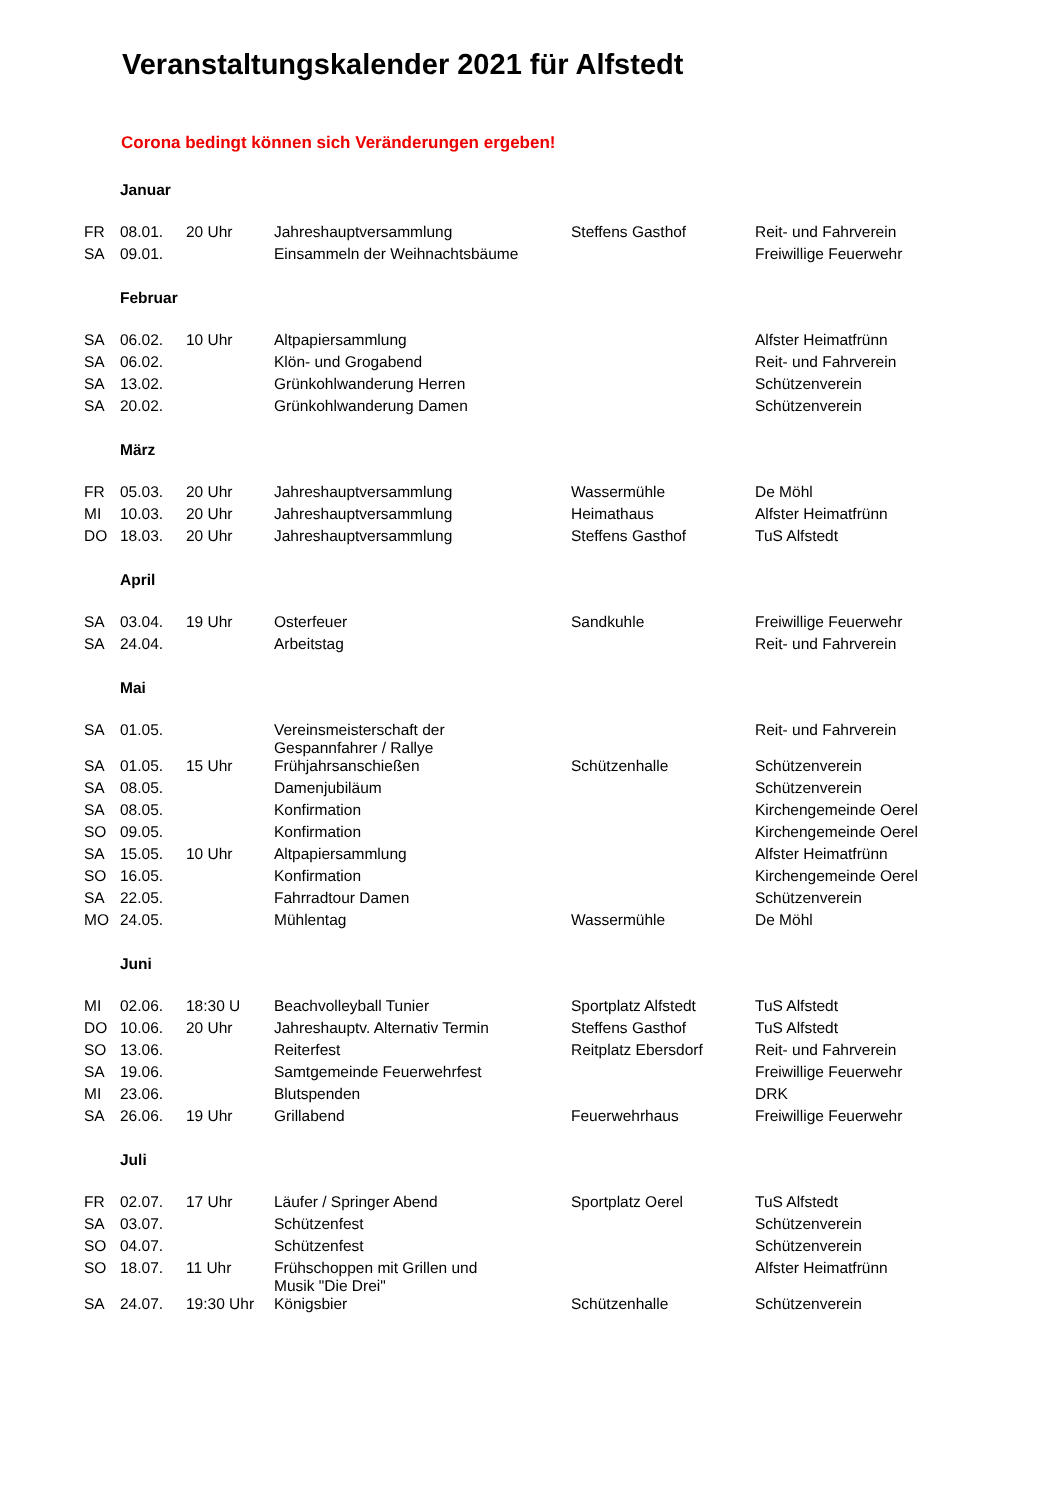Veranstaltungskalender 2021 für Alfstedt
Corona bedingt können sich Veränderungen ergeben!
| | Januar | | | | |
| FR | 08.01. | 20 Uhr | Jahreshauptversammlung | Steffens Gasthof | Reit- und Fahrverein |
| SA | 09.01. | | Einsammeln der Weihnachtsbäume | | Freiwillige Feuerwehr |
| | Februar | | | | |
| SA | 06.02. | 10 Uhr | Altpapiersammlung | | Alfster Heimatfrünn |
| SA | 06.02. | | Klön- und Grogabend | | Reit- und Fahrverein |
| SA | 13.02. | | Grünkohlwanderung Herren | | Schützenverein |
| SA | 20.02. | | Grünkohlwanderung Damen | | Schützenverein |
| | März | | | | |
| FR | 05.03. | 20 Uhr | Jahreshauptversammlung | Wassermühle | De Möhl |
| MI | 10.03. | 20 Uhr | Jahreshauptversammlung | Heimathaus | Alfster Heimatfrünn |
| DO | 18.03. | 20 Uhr | Jahreshauptversammlung | Steffens Gasthof | TuS Alfstedt |
| | April | | | | |
| SA | 03.04. | 19 Uhr | Osterfeuer | Sandkuhle | Freiwillige Feuerwehr |
| SA | 24.04. | | Arbeitstag | | Reit- und Fahrverein |
| | Mai | | | | |
| SA | 01.05. | | Vereinsmeisterschaft der Gespannfahrer / Rallye | | Reit- und Fahrverein |
| SA | 01.05. | 15 Uhr | Frühjahrsanschießen | Schützenhalle | Schützenverein |
| SA | 08.05. | | Damenjubiläum | | Schützenverein |
| SA | 08.05. | | Konfirmation | | Kirchengemeinde Oerel |
| SO | 09.05. | | Konfirmation | | Kirchengemeinde Oerel |
| SA | 15.05. | 10 Uhr | Altpapiersammlung | | Alfster Heimatfrünn |
| SO | 16.05. | | Konfirmation | | Kirchengemeinde Oerel |
| SA | 22.05. | | Fahrradtour Damen | | Schützenverein |
| MO | 24.05. | | Mühlentag | Wassermühle | De Möhl |
| | Juni | | | | |
| MI | 02.06. | 18:30 U | Beachvolleyball Tunier | Sportplatz Alfstedt | TuS Alfstedt |
| DO | 10.06. | 20 Uhr | Jahreshauptv. Alternativ Termin | Steffens Gasthof | TuS Alfstedt |
| SO | 13.06. | | Reiterfest | Reitplatz Ebersdorf | Reit- und Fahrverein |
| SA | 19.06. | | Samtgemeinde Feuerwehrfest | | Freiwillige Feuerwehr |
| MI | 23.06. | | Blutspenden | | DRK |
| SA | 26.06. | 19 Uhr | Grillabend | Feuerwehrhaus | Freiwillige Feuerwehr |
| | Juli | | | | |
| FR | 02.07. | 17 Uhr | Läufer / Springer Abend | Sportplatz Oerel | TuS Alfstedt |
| SA | 03.07. | | Schützenfest | | Schützenverein |
| SO | 04.07. | | Schützenfest | | Schützenverein |
| SO | 18.07. | 11 Uhr | Frühschoppen mit Grillen und Musik "Die Drei" | | Alfster Heimatfrünn |
| SA | 24.07. | 19:30 Uhr | Königsbier | Schützenhalle | Schützenverein |